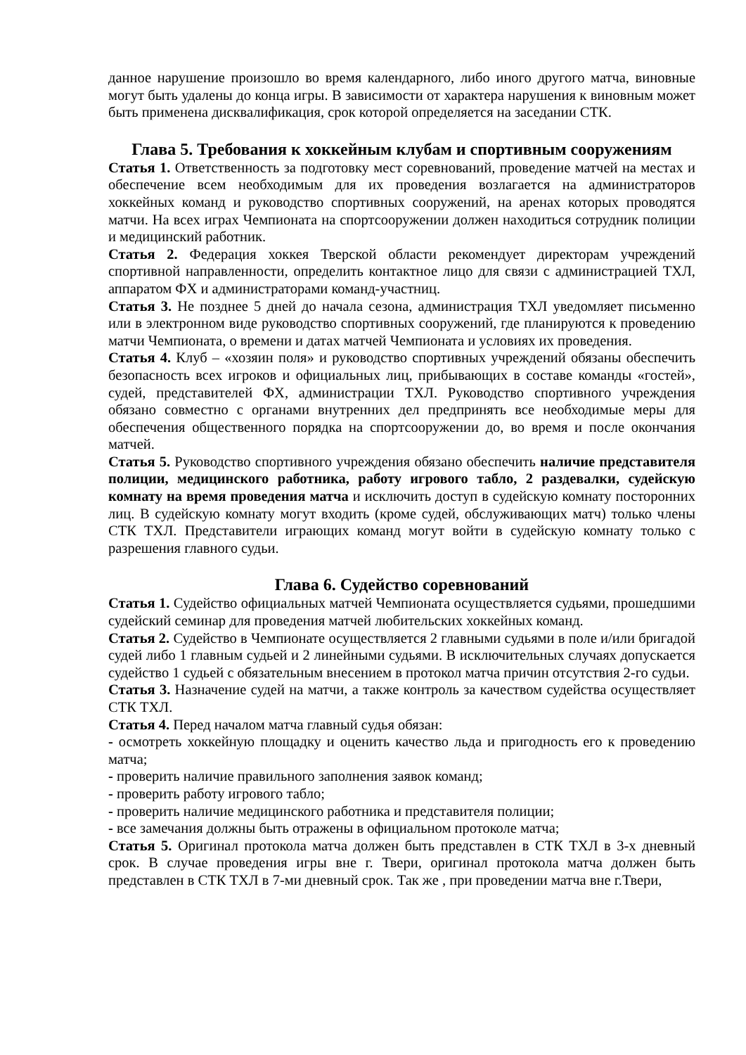данное нарушение произошло во время календарного, либо иного другого матча, виновные могут быть удалены до конца игры. В зависимости от характера нарушения к виновным может быть применена дисквалификация, срок которой определяется на заседании СТК.
Глава 5. Требования к хоккейным клубам и спортивным сооружениям
Статья 1. Ответственность за подготовку мест соревнований, проведение матчей на местах и обеспечение всем необходимым для их проведения возлагается на администраторов хоккейных команд и руководство спортивных сооружений, на аренах которых проводятся матчи. На всех играх Чемпионата на спортсооружении должен находиться сотрудник полиции и медицинский работник.
Статья 2. Федерация хоккея Тверской области рекомендует директорам учреждений спортивной направленности, определить контактное лицо для связи с администрацией ТХЛ, аппаратом ФХ и администраторами команд-участниц.
Статья 3. Не позднее 5 дней до начала сезона, администрация ТХЛ уведомляет письменно или в электронном виде руководство спортивных сооружений, где планируются к проведению матчи Чемпионата, о времени и датах матчей Чемпионата и условиях их проведения.
Статья 4. Клуб – «хозяин поля» и руководство спортивных учреждений обязаны обеспечить безопасность всех игроков и официальных лиц, прибывающих в составе команды «гостей», судей, представителей ФХ, администрации ТХЛ. Руководство спортивного учреждения обязано совместно с органами внутренних дел предпринять все необходимые меры для обеспечения общественного порядка на спортсооружении до, во время и после окончания матчей.
Статья 5. Руководство спортивного учреждения обязано обеспечить наличие представителя полиции, медицинского работника, работу игрового табло, 2 раздевалки, судейскую комнату на время проведения матча и исключить доступ в судейскую комнату посторонних лиц. В судейскую комнату могут входить (кроме судей, обслуживающих матч) только члены СТК ТХЛ. Представители играющих команд могут войти в судейскую комнату только с разрешения главного судьи.
Глава 6. Судейство соревнований
Статья 1. Судейство официальных матчей Чемпионата осуществляется судьями, прошедшими судейский семинар для проведения матчей любительских хоккейных команд.
Статья 2. Судейство в Чемпионате осуществляется 2 главными судьями в поле и/или бригадой судей либо 1 главным судьей и 2 линейными судьями. В исключительных случаях допускается судейство 1 судьей с обязательным внесением в протокол матча причин отсутствия 2-го судьи.
Статья 3. Назначение судей на матчи, а также контроль за качеством судейства осуществляет СТК ТХЛ.
Статья 4. Перед началом матча главный судья обязан:
- осмотреть хоккейную площадку и оценить качество льда и пригодность его к проведению матча;
- проверить наличие правильного заполнения заявок команд;
- проверить работу игрового табло;
- проверить наличие медицинского работника и представителя полиции;
- все замечания должны быть отражены в официальном протоколе матча;
Статья 5. Оригинал протокола матча должен быть представлен в СТК ТХЛ в 3-х дневный срок. В случае проведения игры вне г. Твери, оригинал протокола матча должен быть представлен в СТК ТХЛ в 7-ми дневный срок. Так же , при проведении матча вне г.Твери,